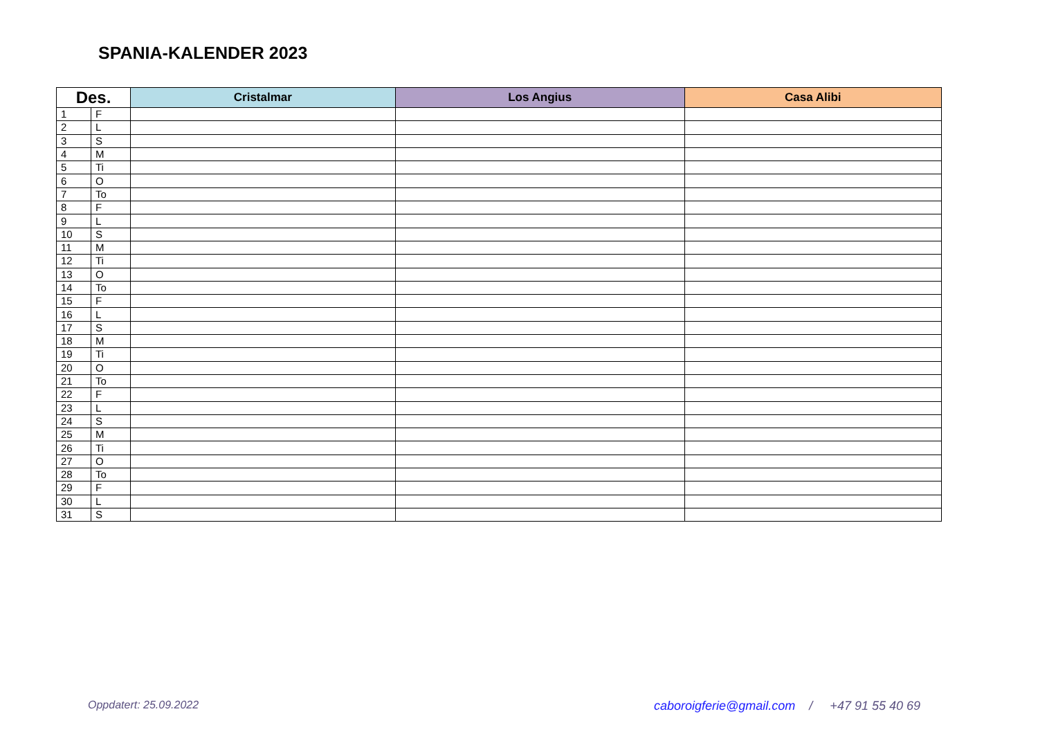SPANIA-KALENDER 2023
| Des. | | Cristalmar | Los Angius | Casa Alibi |
| --- | --- | --- | --- | --- |
| 1 | F | | | |
| 2 | L | | | |
| 3 | S | | | |
| 4 | M | | | |
| 5 | Ti | | | |
| 6 | O | | | |
| 7 | To | | | |
| 8 | F | | | |
| 9 | L | | | |
| 10 | S | | | |
| 11 | M | | | |
| 12 | Ti | | | |
| 13 | O | | | |
| 14 | To | | | |
| 15 | F | | | |
| 16 | L | | | |
| 17 | S | | | |
| 18 | M | | | |
| 19 | Ti | | | |
| 20 | O | | | |
| 21 | To | | | |
| 22 | F | | | |
| 23 | L | | | |
| 24 | S | | | |
| 25 | M | | | |
| 26 | Ti | | | |
| 27 | O | | | |
| 28 | To | | | |
| 29 | F | | | |
| 30 | L | | | |
| 31 | S | | | |
Oppdatert: 25.09.2022
caboroigferie@gmail.com / +47 91 55 40 69